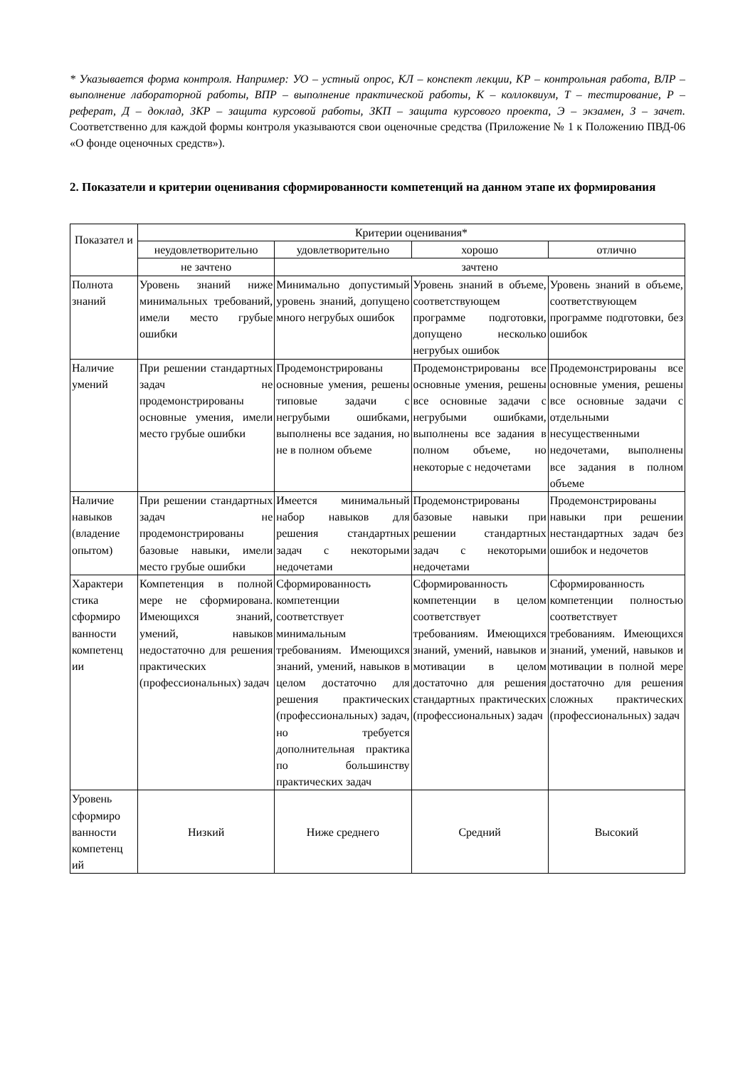* Указывается форма контроля. Например: УО – устный опрос, КЛ – конспект лекции, КР – контрольная работа, ВЛР – выполнение лабораторной работы, ВПР – выполнение практической работы, К – коллоквиум, Т – тестирование, Р – реферат, Д – доклад, ЗКР – защита курсовой работы, ЗКП – защита курсового проекта, Э – экзамен, З – зачет. Соответственно для каждой формы контроля указываются свои оценочные средства (Приложение № 1 к Положению ПВД-06 «О фонде оценочных средств»).
2. Показатели и критерии оценивания сформированности компетенций на данном этапе их формирования
| Показател и | Критерии оценивания* | | | |
| --- | --- | --- | --- | --- |
| | неудовлетворительно | удовлетворительно | хорошо | отлично |
| | не зачтено | зачтено | | |
| Полнота знаний | Уровень знаний ниже минимальных требований, имели место грубые ошибки | Минимально допустимый уровень знаний, допущено много негрубых ошибок | Уровень знаний в объеме, соответствующем программе подготовки, допущено несколько негрубых ошибок | Уровень знаний в объеме, соответствующем программе подготовки, без ошибок |
| Наличие умений | При решении стандартных задач не продемонстрированы основные умения, имели место грубые ошибки | Продемонстрированы основные умения, решены типовые задачи с негрубыми ошибками, выполнены все задания, но не в полном объеме | Продемонстрированы все основные умения, решены все основные задачи с негрубыми ошибками, выполнены все задания в полном объеме, но некоторые с недочетами | Продемонстрированы все основные умения, решены все основные задачи с отдельными несущественными недочетами, выполнены все задания в полном объеме |
| Наличие навыков (владение опытом) | При решении стандартных задач не продемонстрированы базовые навыки, имели место грубые ошибки | Имеется минимальный набор навыков для решения стандартных задач с некоторыми недочетами | Продемонстрированы базовые навыки при решении стандартных задач с некоторыми недочетами | Продемонстрированы навыки при решении нестандартных задач без ошибок и недочетов |
| Характери стика сформиро ванности компетенц ии | Компетенция в полной мере не сформирована. Имеющихся знаний, умений, навыков недостаточно для решения практических (профессиональных) задач | Сформированность компетенции соответствует минимальным требованиям. Имеющихся знаний, умений, навыков в целом достаточно для решения практических (профессиональных) задач, но требуется дополнительная практика по большинству практических задач | Сформированность компетенции в целом соответствует требованиям. Имеющихся знаний, умений, навыков и мотивации в целом достаточно для решения стандартных практических (профессиональных) задач | Сформированность компетенции полностью соответствует требованиям. Имеющихся знаний, умений, навыков и мотивации в полной мере достаточно для решения сложных практических (профессиональных) задач |
| Уровень сформиро ванности компетенц ий | Низкий | Ниже среднего | Средний | Высокий |